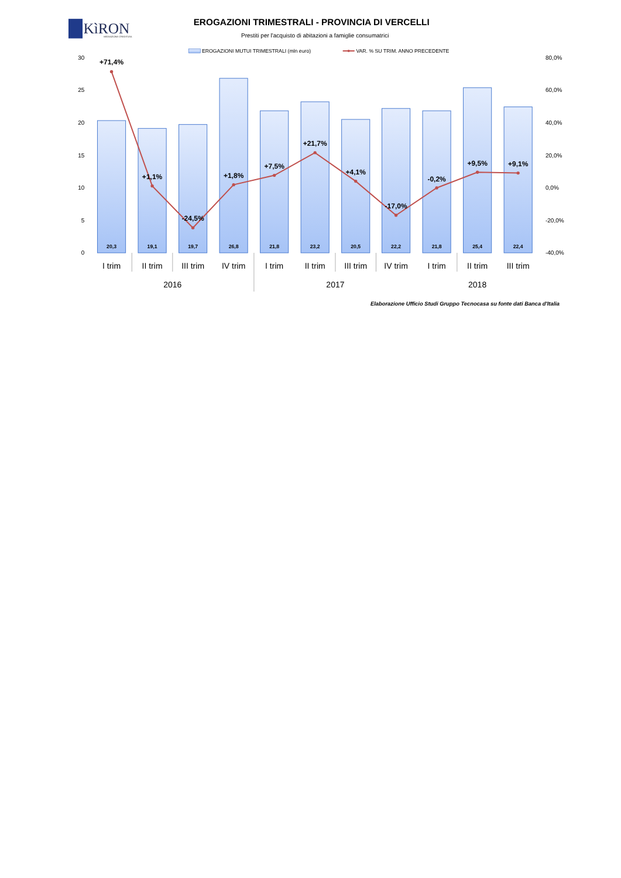KìRON
MEDIAZIONE CREDITIZIA
EROGAZIONI TRIMESTRALI - PROVINCIA DI VERCELLI
Prestiti per l'acquisto di abitazioni a famiglie consumatrici
EROGAZIONI MUTUI TRIMESTRALI (mln euro)
VAR. % SU TRIM. ANNO PRECEDENTE
30
25
20
15
10
5
0
80,0%
60,0%
40,0%
20,0%
0,0%
-20,0%
-40,0%
20,3
19,1
19,7
26,8
21,8
23,2
20,5
22,2
21,8
25,4
22,4
+71,4%
+1,1%
-24,5%
+1,8%
+7,5%
+21,7%
+4,1%
-17,0%
-0,2%
+9,5%
+9,1%
I trim
II trim
III trim
IV trim
I trim
II trim
III trim
IV trim
I trim
II trim
III trim
2016
2017
2018
Elaborazione Ufficio Studi Gruppo Tecnocasa su fonte dati Banca d'Italia